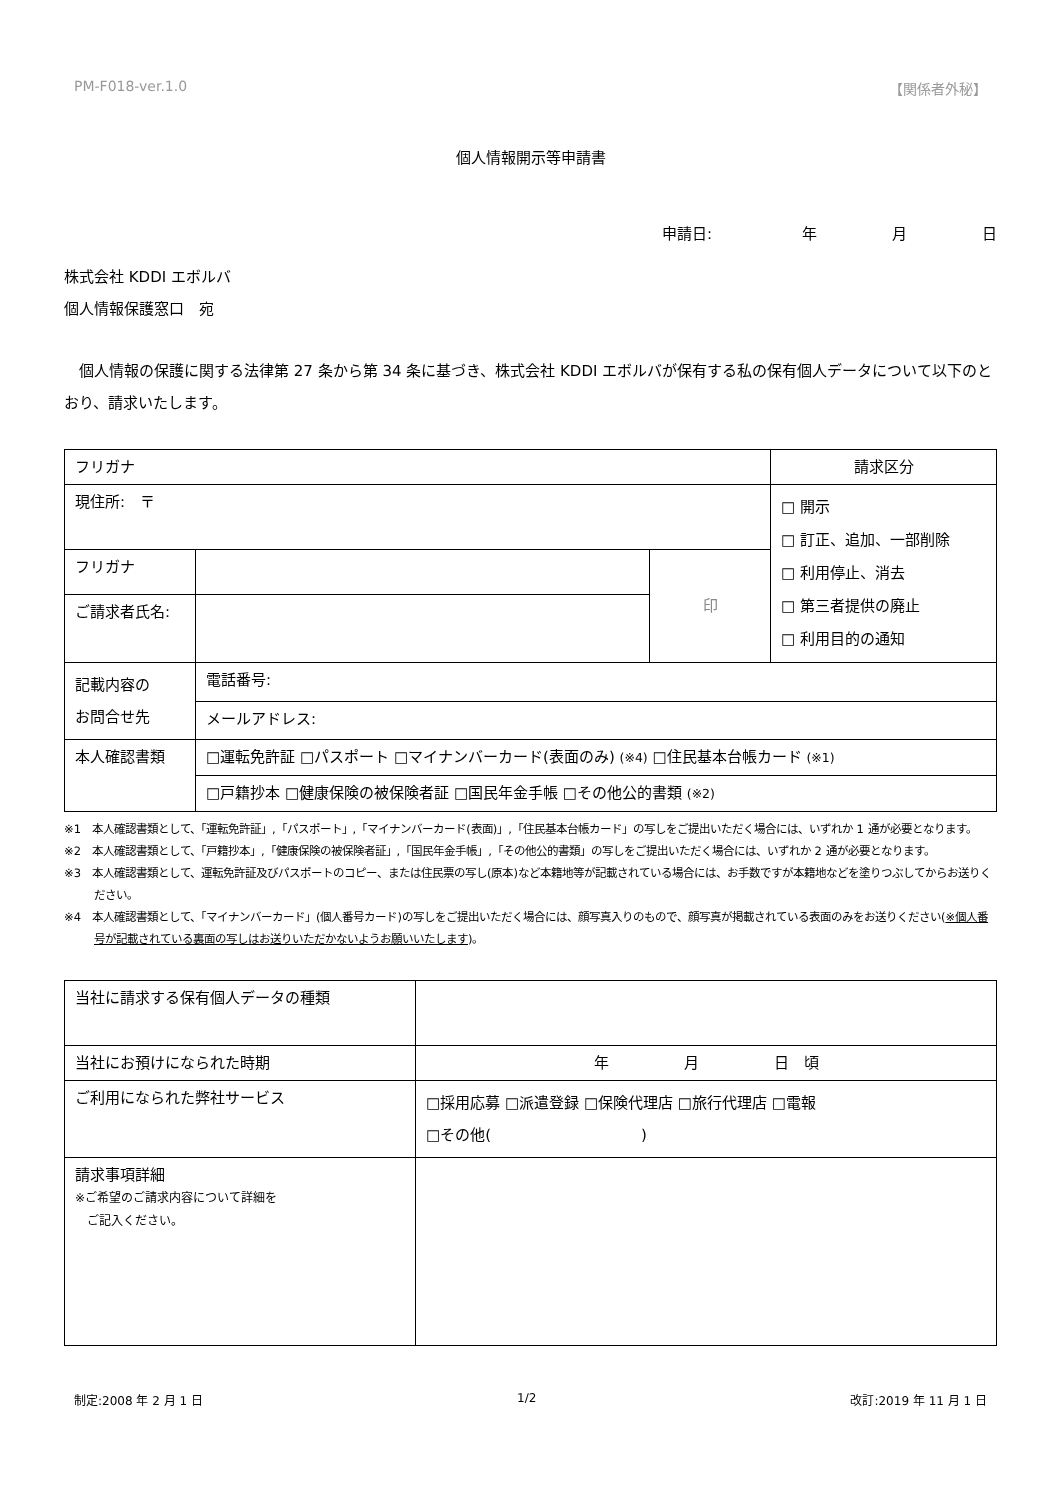PM-F018-ver.1.0 【関係者外秘】
個人情報開示等申請書
申請日:　　　　　　年　　　　　月　　　　　日
株式会社 KDDI エボルバ
個人情報保護窓口　宛
　個人情報の保護に関する法律第 27 条から第 34 条に基づき、株式会社 KDDI エボルバが保有する私の保有個人データについて以下のとおり、請求いたします。
| フリガナ | | | 請求区分 |
| 現住所: 〒 | | | □ 開示 □ 訂正、追加、一部削除 □ 利用停止、消去 □ 第三者提供の廃止 □ 利用目的の通知 |
| フリガナ | | 印 | |
| ご請求者氏名: | | | |
| 記載内容の お問合せ先 | 電話番号: | | |
| | メールアドレス: | | |
| 本人確認書類 | □運転免許証 □パスポート □マイナンバーカード(表面のみ) (※4) □住民基本台帳カード (※1) | | |
| | □戸籍抄本 □健康保険の被保険者証 □国民年金手帳 □その他公的書類 (※2) | | |
※1　本人確認書類として、「運転免許証」,「パスポート」,「マイナンバーカード(表面)」,「住民基本台帳カード」の写しをご提出いただく場合には、いずれか 1 通が必要となります。
※2　本人確認書類として、「戸籍抄本」,「健康保険の被保険者証」,「国民年金手帳」,「その他公的書類」の写しをご提出いただく場合には、いずれか 2 通が必要となります。
※3　本人確認書類として、運転免許証及びパスポートのコピー、または住民票の写し(原本)など本籍地等が記載されている場合には、お手数ですが本籍地などを塗りつぶしてからお送りください。
※4　本人確認書類として、「マイナンバーカード」(個人番号カード)の写しをご提出いただく場合には、顔写真入りのもので、顔写真が掲載されている表面のみをお送りください(※個人番号が記載されている裏面の写しはお送りいただかないようお願いいたします)。
| 当社に請求する保有個人データの種類 | |
| 当社にお預けになられた時期 | 年 月 日 頃 |
| ご利用になられた弊社サービス | □採用応募 □派遣登録 □保険代理店 □旅行代理店 □電報 □その他( ) |
| 請求事項詳細 ※ご希望のご請求内容について詳細を ご記入ください。 | |
制定:2008 年 2 月 1 日 1/2 改訂:2019 年 11 月 1 日